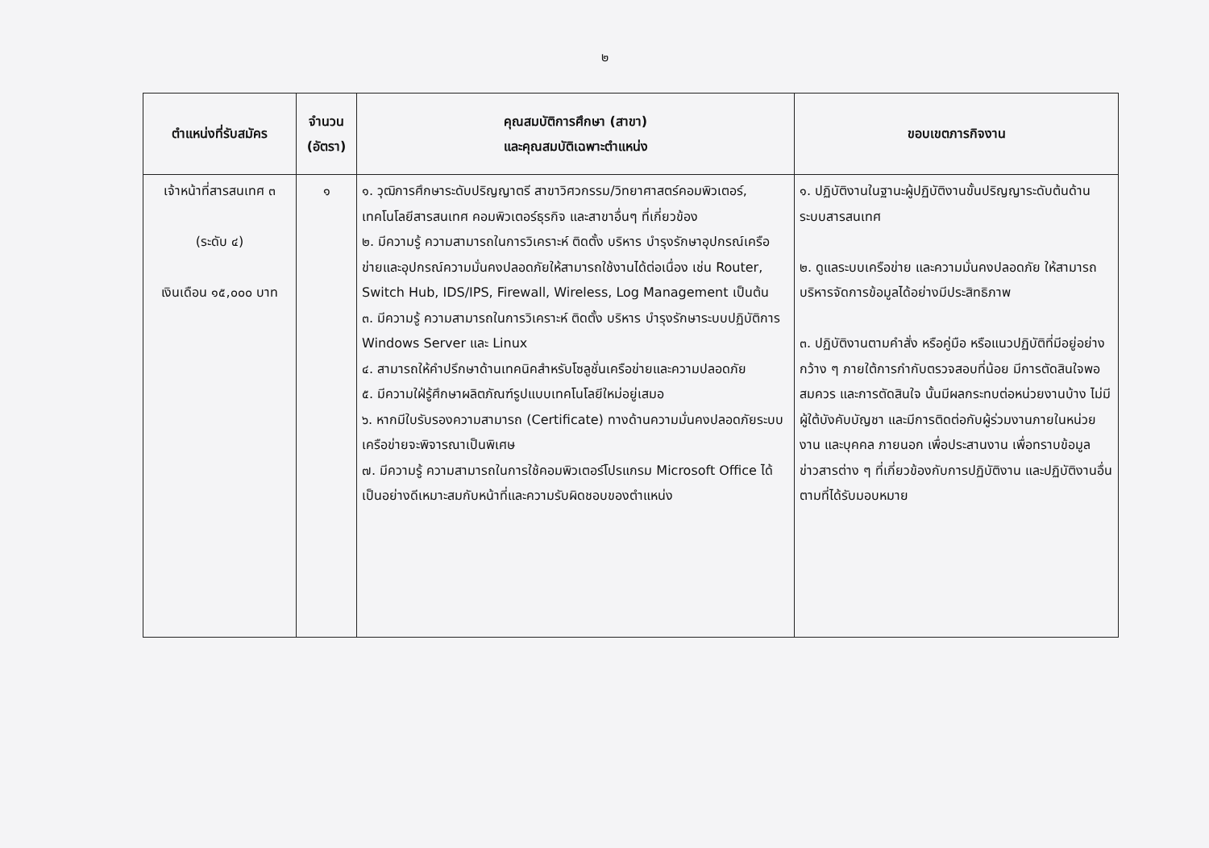๒
| ตำแหน่งที่รับสมัคร | จำนวน (อัตรา) | คุณสมบัติการศึกษา (สาขา) และคุณสมบัติเฉพาะตำแหน่ง | ขอบเขตภารกิจงาน |
| --- | --- | --- | --- |
| เจ้าหน้าที่สารสนเทศ ๓ (ระดับ ๔) เงินเดือน ๑๕,๐๐๐ บาท | ๑ | ๑. วุฒิการศึกษาระดับปริญญาตรี สาขาวิศวกรรม/วิทยาศาสตร์คอมพิวเตอร์, เทคโนโลยีสารสนเทศ คอมพิวเตอร์ธุรกิจ และสาขาอื่นๆ ที่เกี่ยวข้อง ๒. มีความรู้ ความสามารถในการวิเคราะห์ ติดตั้ง บริหาร บำรุงรักษาอุปกรณ์เครือข่ายและอุปกรณ์ความมั่นคงปลอดภัยให้สามารถใช้งานได้ต่อเนื่อง เช่น Router, Switch Hub, IDS/IPS, Firewall, Wireless, Log Management เป็นต้น ๓. มีความรู้ ความสามารถในการวิเคราะห์ ติดตั้ง บริหาร บำรุงรักษาระบบปฏิบัติการ Windows Server และ Linux ๔. สามารถให้คำปรึกษาด้านเทคนิคสำหรับโซลูชั่นเครือข่ายและความปลอดภัย ๕. มีความใฝ่รู้ศึกษาผลิตภัณฑ์รูปแบบเทคโนโลยีใหม่อยู่เสมอ ๖. หากมีใบรับรองความสามารถ (Certificate) ทางด้านความมั่นคงปลอดภัยระบบเครือข่ายจะพิจารณาเป็นพิเศษ ๗. มีความรู้ ความสามารถในการใช้คอมพิวเตอร์โปรแกรม Microsoft Office ได้เป็นอย่างดีเหมาะสมกับหน้าที่และความรับผิดชอบของตำแหน่ง | ๑. ปฏิบัติงานในฐานะผู้ปฏิบัติงานขั้นปริญญาระดับต้นด้านระบบสารสนเทศ ๒. ดูแลระบบเครือข่าย และความมั่นคงปลอดภัย ให้สามารถบริหารจัดการข้อมูลได้อย่างมีประสิทธิภาพ ๓. ปฏิบัติงานตามคำสั่ง หรือคู่มือ หรือแนวปฏิบัติที่มีอยู่อย่างกว้าง ๆ ภายใต้การกำกับตรวจสอบที่น้อย มีการตัดสินใจพอสมควร และการตัดสินใจ นั้นมีผลกระทบต่อหน่วยงานบ้าง ไม่มีผู้ใต้บังคับบัญชา และมีการติดต่อกับผู้ร่วมงานภายในหน่วยงาน และบุคคล ภายนอก เพื่อประสานงาน เพื่อทราบข้อมูลข่าวสารต่าง ๆ ที่เกี่ยวข้องกับการปฏิบัติงาน และปฏิบัติงานอื่นตามที่ได้รับมอบหมาย |